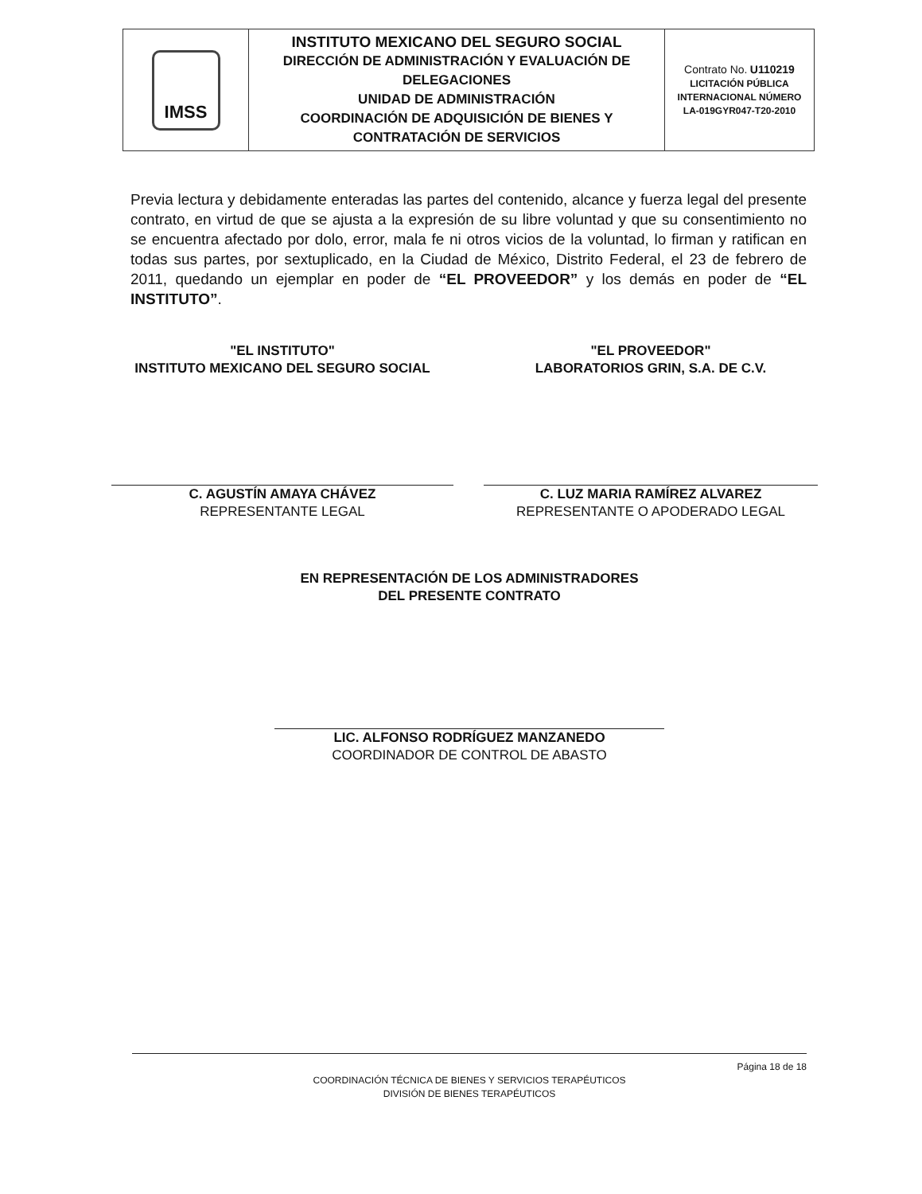| IMSS | INSTITUTO MEXICANO DEL SEGURO SOCIAL DIRECCIÓN DE ADMINISTRACIÓN Y EVALUACIÓN DE DELEGACIONES UNIDAD DE ADMINISTRACIÓN COORDINACIÓN DE ADQUISICIÓN DE BIENES Y CONTRATACIÓN DE SERVICIOS | Contrato No. U110219 LICITACIÓN PÚBLICA INTERNACIONAL NÚMERO LA-019GYR047-T20-2010 |
Previa lectura y debidamente enteradas las partes del contenido, alcance y fuerza legal del presente contrato, en virtud de que se ajusta a la expresión de su libre voluntad y que su consentimiento no se encuentra afectado por dolo, error, mala fe ni otros vicios de la voluntad, lo firman y ratifican en todas sus partes, por sextuplicado, en la Ciudad de México, Distrito Federal, el 23 de febrero de 2011, quedando un ejemplar en poder de “EL PROVEEDOR” y los demás en poder de “EL INSTITUTO”.
"EL INSTITUTO"
INSTITUTO MEXICANO DEL SEGURO SOCIAL
C. AGUSTÍN AMAYA CHÁVEZ
REPRESENTANTE LEGAL
"EL PROVEEDOR"
LABORATORIOS GRIN, S.A. DE C.V.
C. LUZ MARIA RAMÍREZ ALVAREZ
REPRESENTANTE O APODERADO LEGAL
EN REPRESENTACIÓN DE LOS ADMINISTRADORES
DEL PRESENTE CONTRATO
LIC. ALFONSO RODRÍGUEZ MANZANEDO
COORDINADOR DE CONTROL DE ABASTO
Página 18 de 18
COORDINACIÓN TÉCNICA DE BIENES Y SERVICIOS TERAPÉUTICOS
DIVISIÓN DE BIENES TERAPÉUTICOS